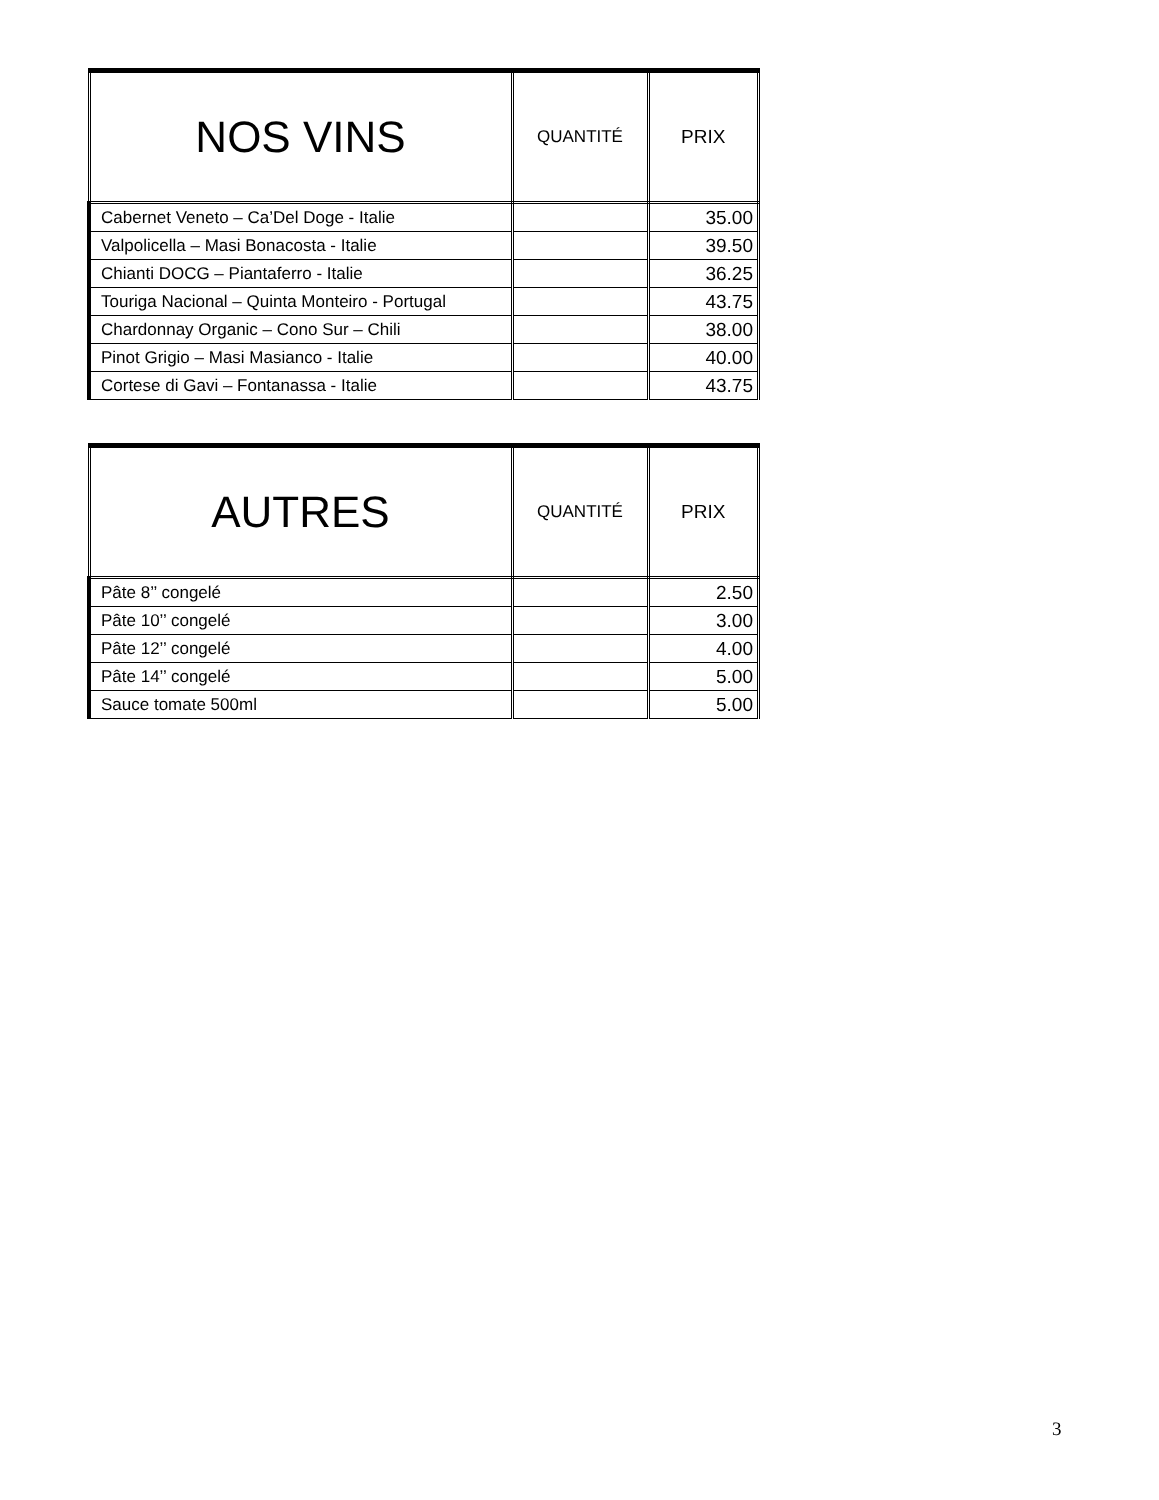| NOS VINS | QUANTITÉ | PRIX |
| --- | --- | --- |
| Cabernet Veneto – Ca’Del Doge - Italie | | 35.00 |
| Valpolicella – Masi Bonacosta - Italie | | 39.50 |
| Chianti DOCG – Piantaferro - Italie | | 36.25 |
| Touriga Nacional – Quinta Monteiro - Portugal | | 43.75 |
| Chardonnay Organic – Cono Sur – Chili | | 38.00 |
| Pinot Grigio – Masi Masianco - Italie | | 40.00 |
| Cortese di Gavi – Fontanassa - Italie | | 43.75 |
| AUTRES | QUANTITÉ | PRIX |
| --- | --- | --- |
| Pâte 8’’ congelé | | 2.50 |
| Pâte 10’’ congelé | | 3.00 |
| Pâte 12’’ congelé | | 4.00 |
| Pâte 14’’ congelé | | 5.00 |
| Sauce tomate 500ml | | 5.00 |
3